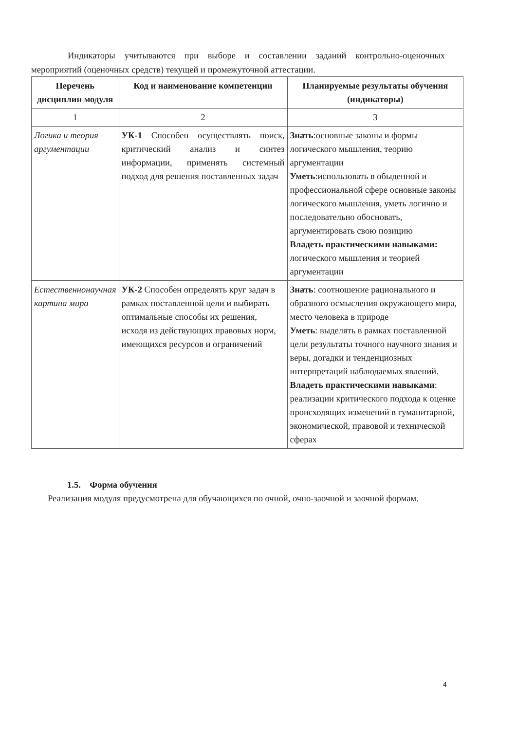Индикаторы учитываются при выборе и составлении заданий контрольно-оценочных мероприятий (оценочных средств) текущей и промежуточной аттестации.
| Перечень дисциплин модуля | Код и наименование компетенции | Планируемые результаты обучения (индикаторы) |
| --- | --- | --- |
| 1 | 2 | 3 |
| Логика и теория аргументации | УК-1 Способен осуществлять поиск, критический анализ и синтез информации, применять системный подход для решения поставленных задач | Знать :основные законы и формы логического мышления, теорию аргументации Уметь :использовать в обыденной и профессиональной сфере основные законы логического мышления, уметь логично и последовательно обосновать, аргументировать свою позицию Владеть практическими навыками: логического мышления и теорией аргументации |
| Естественнонаучная картина мира | УК-2 Способен определять круг задач в рамках поставленной цели и выбирать оптимальные способы их решения, исходя из действующих правовых норм, имеющихся ресурсов и ограничений | Знать : соотношение рационального и образного осмысления окружающего мира, место человека в природе Уметь : выделять в рамках поставленной цели результаты точного научного знания и веры, догадки и тенденциозных интерпретаций наблюдаемых явлений. Владеть практическими навыками : реализации критического подхода к оценке происходящих изменений в гуманитарной, экономической, правовой и технической сферах |
1.5. Форма обучения
Реализация модуля предусмотрена для обучающихся по очной, очно-заочной и заочной формам.
4